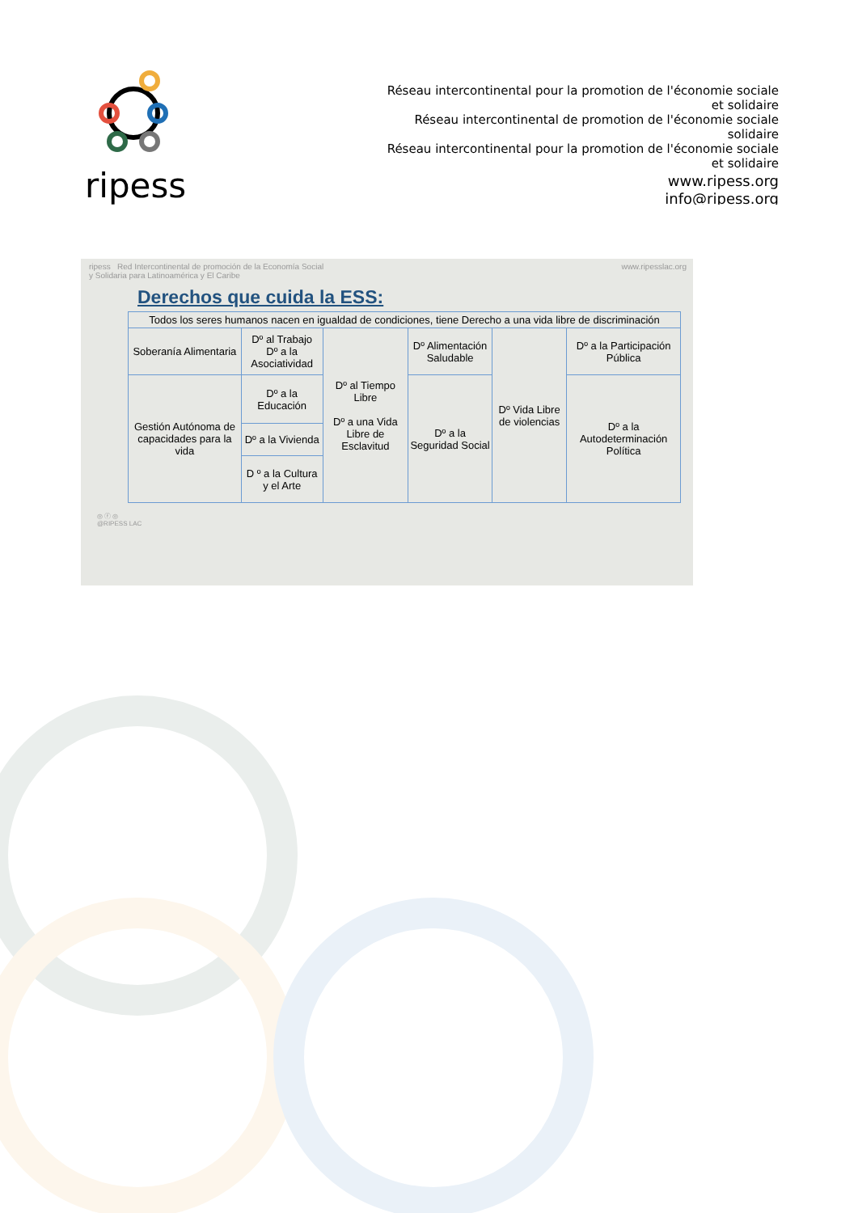ripess
Réseau intercontinental pour la promotion de l'économie sociale et solidaire
Réseau intercontinental de promotion de l'économie sociale solidaire
Réseau intercontinental pour la promotion de l'économie sociale et solidaire
www.ripess.org
info@ripess.org
ripess Red Intercontinental de promoción de la Economía Social
y Solidaria para Latinoamérica y El Caribe www.ripesslac.org
Derechos que cuida la ESS:
| Todos los seres humanos nacen en igualdad de condiciones, tiene Derecho a una vida libre de discriminación | | | | | |
| Soberanía Alimentaria | Dº al Trabajo Dº a la Asociatividad | Dº al Tiempo Libre Dº a una Vida Libre de Esclavitud | Dº Alimentación Saludable | Dº Vida Libre de violencias | Dº a la Participación Pública |
| Gestión Autónoma de capacidades para la vida | Dº a la Educación | | Dº a la Seguridad Social | | Dº a la Autodeterminación Política |
| | Dº a la Vivienda | | | | |
| | D º a la Cultura y el Arte | | | | |
◎ ⓕ ◎
@RIPESS LAC